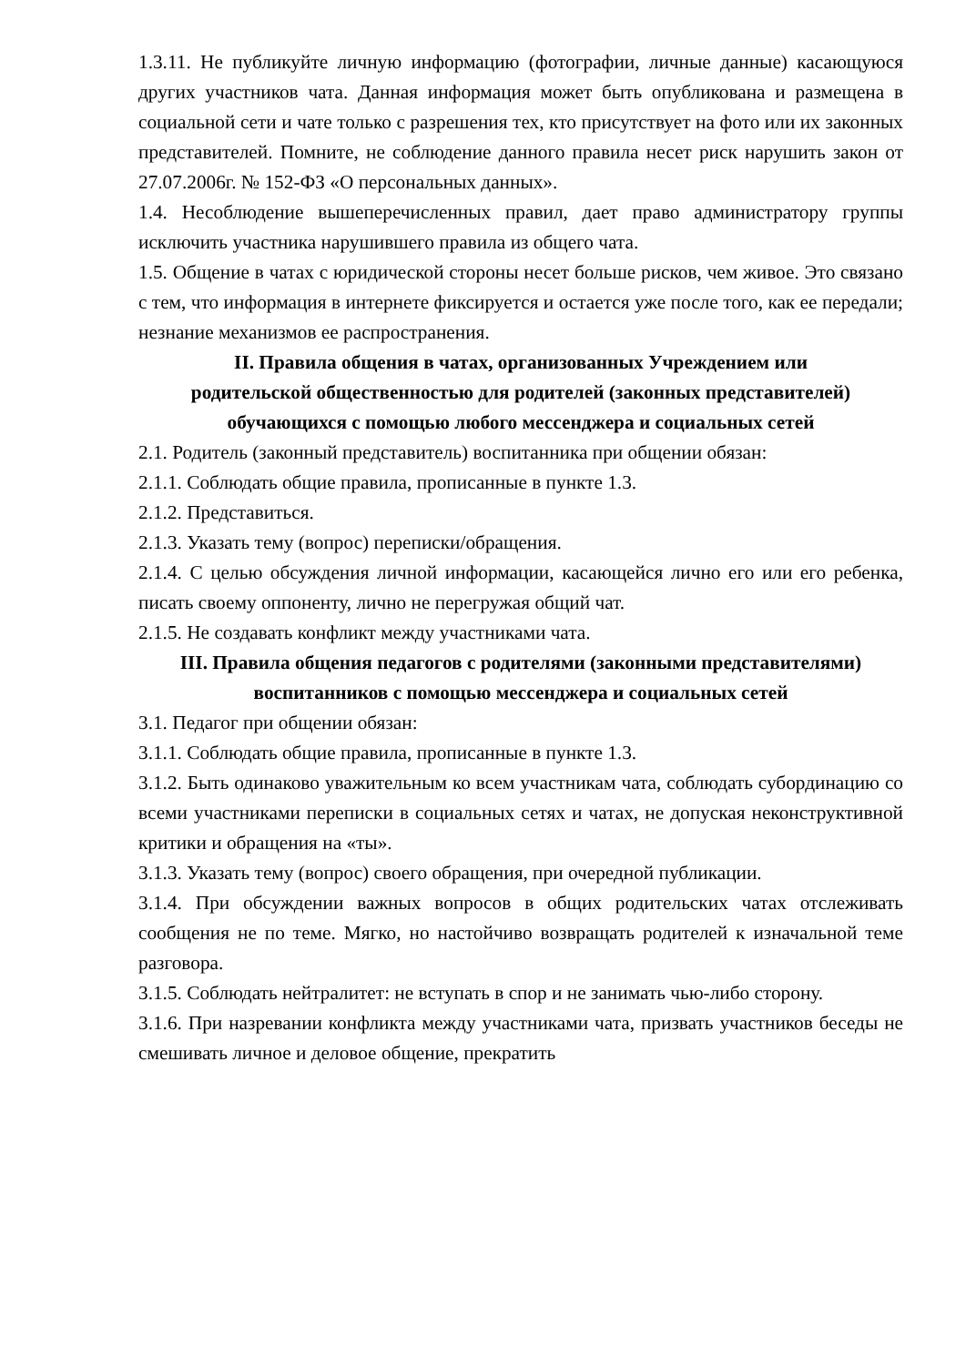1.3.11. Не публикуйте личную информацию (фотографии, личные данные) касающуюся других участников чата. Данная информация может быть опубликована и размещена в социальной сети и чате только с разрешения тех, кто присутствует на фото или их законных представителей. Помните, не соблюдение данного правила несет риск нарушить закон от 27.07.2006г. № 152-ФЗ «О персональных данных».
1.4. Несоблюдение вышеперечисленных правил, дает право администратору группы исключить участника нарушившего правила из общего чата.
1.5. Общение в чатах с юридической стороны несет больше рисков, чем живое. Это связано с тем, что информация в интернете фиксируется и остается уже после того, как ее передали; незнание механизмов ее распространения.
II. Правила общения в чатах, организованных Учреждением или родительской общественностью для родителей (законных представителей) обучающихся с помощью любого мессенджера и социальных сетей
2.1. Родитель (законный представитель) воспитанника при общении обязан:
2.1.1. Соблюдать общие правила, прописанные в пункте 1.3.
2.1.2. Представиться.
2.1.3. Указать тему (вопрос) переписки/обращения.
2.1.4. С целью обсуждения личной информации, касающейся лично его или его ребенка, писать своему оппоненту, лично не перегружая общий чат.
2.1.5. Не создавать конфликт между участниками чата.
III. Правила общения педагогов с родителями (законными представителями) воспитанников с помощью мессенджера и социальных сетей
3.1. Педагог при общении обязан:
3.1.1. Соблюдать общие правила, прописанные в пункте 1.3.
3.1.2. Быть одинаково уважительным ко всем участникам чата, соблюдать субординацию со всеми участниками переписки в социальных сетях и чатах, не допуская неконструктивной критики и обращения на «ты».
3.1.3. Указать тему (вопрос) своего обращения, при очередной публикации.
3.1.4. При обсуждении важных вопросов в общих родительских чатах отслеживать сообщения не по теме. Мягко, но настойчиво возвращать родителей к изначальной теме разговора.
3.1.5. Соблюдать нейтралитет: не вступать в спор и не занимать чью-либо сторону.
3.1.6. При назревании конфликта между участниками чата, призвать участников беседы не смешивать личное и деловое общение, прекратить